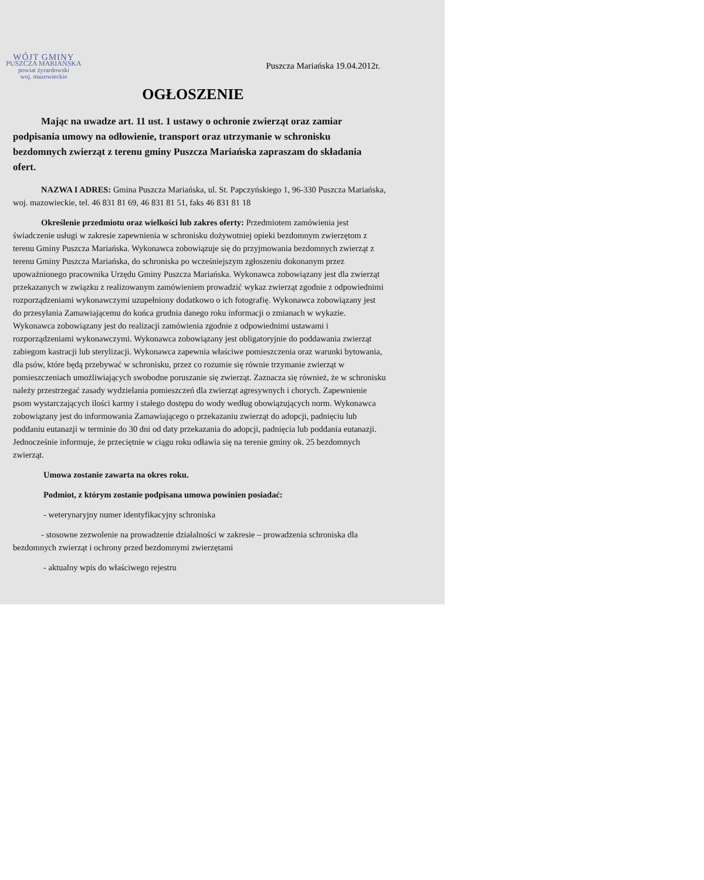WÓJT GMINY
PUSZCZA MARIAŃSKA
powiat żyrardowski
woj. mazowieckie
Puszcza Mariańska 19.04.2012r.
OGŁOSZENIE
Mając na uwadze art. 11 ust. 1 ustawy o ochronie zwierząt oraz zamiar podpisania umowy na odłowienie, transport oraz utrzymanie w schronisku bezdomnych zwierząt z terenu gminy Puszcza Mariańska zapraszam do składania ofert.
NAZWA I ADRES: Gmina Puszcza Mariańska, ul. St. Papczyńskiego 1, 96-330 Puszcza Mariańska, woj. mazowieckie, tel. 46 831 81 69, 46 831 81 51, faks 46 831 81 18
Określenie przedmiotu oraz wielkości lub zakres oferty: Przedmiotem zamówienia jest świadczenie usługi w zakresie zapewnienia w schronisku dożywotniej opieki bezdomnym zwierzętom z terenu Gminy Puszcza Mariańska. Wykonawca zobowiązuje się do przyjmowania bezdomnych zwierząt z terenu Gminy Puszcza Mariańska, do schroniska po wcześniejszym zgłoszeniu dokonanym przez upoważnionego pracownika Urzędu Gminy Puszcza Mariańska. Wykonawca zobowiązany jest dla zwierząt przekazanych w związku z realizowanym zamówieniem prowadzić wykaz zwierząt zgodnie z odpowiednimi rozporządzeniami wykonawczymi uzupełniony dodatkowo o ich fotografię. Wykonawca zobowiązany jest do przesyłania Zamawiającemu do końca grudnia danego roku informacji o zmianach w wykazie. Wykonawca zobowiązany jest do realizacji zamówienia zgodnie z odpowiednimi ustawami i rozporządzeniami wykonawczymi. Wykonawca zobowiązany jest obligatoryjnie do poddawania zwierząt zabiegom kastracji lub sterylizacji. Wykonawca zapewnia właściwe pomieszczenia oraz warunki bytowania, dla psów, które będą przebywać w schronisku, przez co rozumie się równie trzymanie zwierząt w pomieszczeniach umożliwiających swobodne poruszanie się zwierząt. Zaznacza się również, że w schronisku należy przestrzegać zasady wydzielania pomieszczeń dla zwierząt agresywnych i chorych. Zapewnienie psom wystarczających ilości karmy i stałego dostępu do wody według obowiązujących norm. Wykonawca zobowiązany jest do informowania Zamawiającego o przekazaniu zwierząt do adopcji, padnięciu lub poddaniu eutanazji w terminie do 30 dni od daty przekazania do adopcji, padnięcia lub poddania eutanazji. Jednocześnie informuje, że przeciętnie w ciągu roku odławia się na terenie gminy ok. 25 bezdomnych zwierząt.
Umowa zostanie zawarta na okres roku.
Podmiot, z którym zostanie podpisana umowa powinien posiadać:
- weterynaryjny numer identyfikacyjny schroniska
- stosowne zezwolenie na prowadzenie działalności w zakresie – prowadzenia schroniska dla bezdomnych zwierząt i ochrony przed bezdomnymi zwierzętami
- aktualny wpis do właściwego rejestru